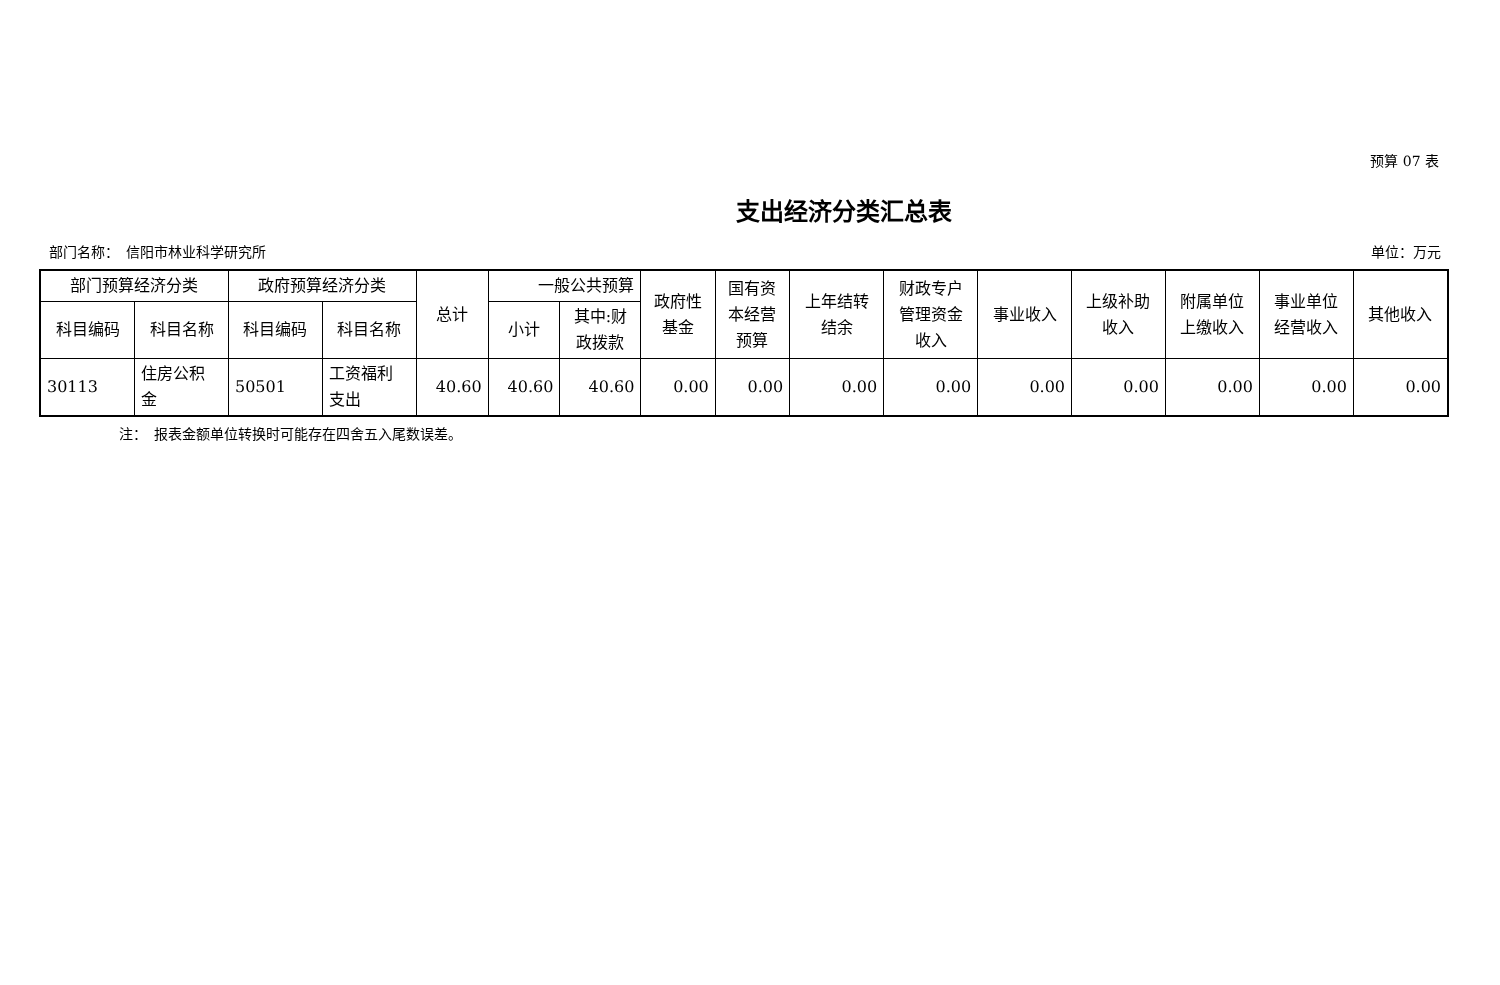预算 07 表
支出经济分类汇总表
部门名称：　信阳市林业科学研究所 单位：万元
| 部门预算经济分类 | | 政府预算经济分类 | | 总计 | 一般公共预算 | | 政府性 基金 | 国有资 本经营 预算 | 上年结转 结余 | 财政专户 管理资金 收入 | 事业收入 | 上级补助 收入 | 附属单位 上缴收入 | 事业单位 经营收入 | 其他收入 |
| --- | --- | --- | --- | --- | --- | --- | --- | --- | --- | --- | --- | --- | --- | --- | --- |
| 科目编码 | 科目名称 | 科目编码 | 科目名称 | | 小计 | 其中:财 政拨款 | | | | | | | | | |
| 30113 | 住房公积 金 | 50501 | 工资福利 支出 | 40.60 | 40.60 | 40.60 | 0.00 | 0.00 | 0.00 | 0.00 | 0.00 | 0.00 | 0.00 | 0.00 | 0.00 |
注：　报表金额单位转换时可能存在四舍五入尾数误差。